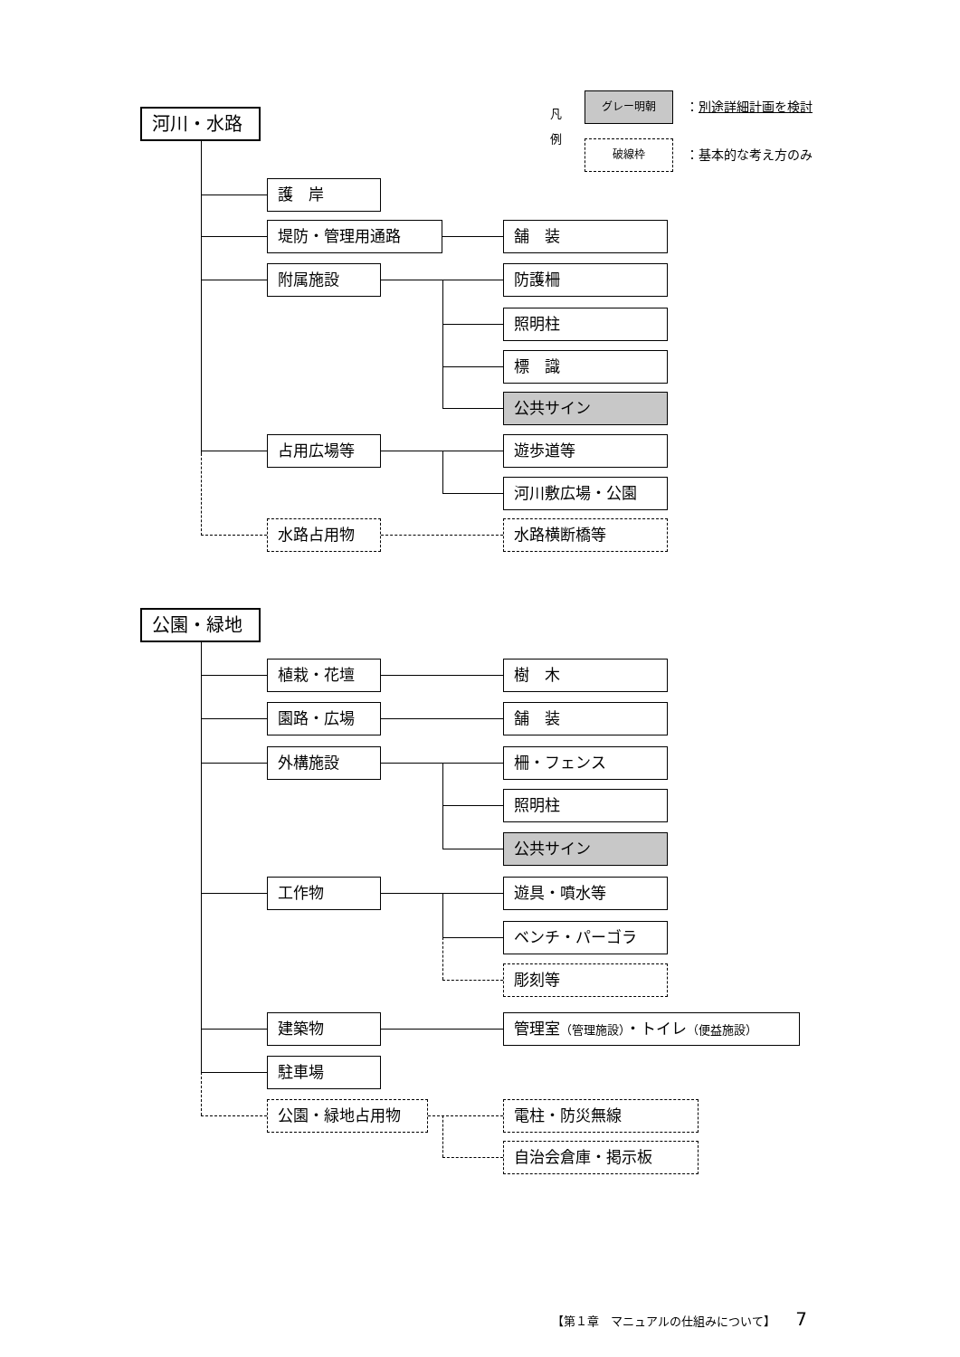河川・水路
凡
例
グレー明朝
：別途詳細計画を検討
破線枠
：基本的な考え方のみ
護　岸
堤防・管理用通路 舗　装
附属施設 防護柵
照明柱
標　識
公共サイン
占用広場等 遊歩道等
河川敷広場・公園
水路占用物 水路横断橋等
公園・緑地
植栽・花壇 樹　木
園路・広場 舗　装
外構施設 柵・フェンス
照明柱
公共サイン
工作物 遊具・噴水等
ベンチ・パーゴラ
彫刻等
建築物 管理室（管理施設）・トイレ（便益施設）
駐車場
公園・緑地占用物 電柱・防災無線
自治会倉庫・掲示板
【第１章　マニュアルの仕組みについて】 7